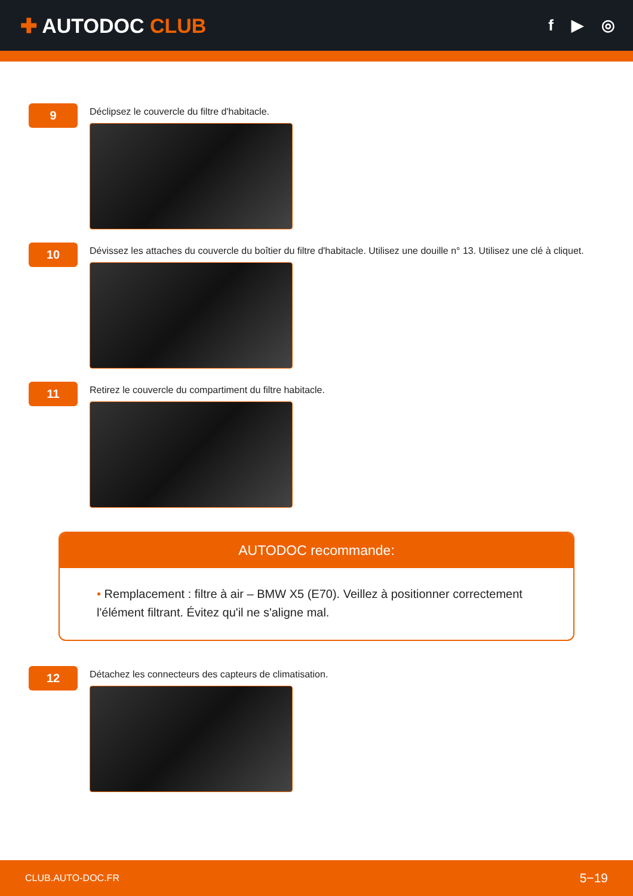✚ AUTODOC CLUB
f ▶ ◎
9
Déclipsez le couvercle du filtre d'habitacle.
10
Dévissez les attaches du couvercle du boîtier du filtre d'habitacle. Utilisez une douille n° 13. Utilisez une clé à cliquet.
11
Retirez le couvercle du compartiment du filtre habitacle.
AUTODOC recommande:
• Remplacement : filtre à air – BMW X5 (E70). Veillez à positionner correctement l'élément filtrant. Évitez qu'il ne s'aligne mal.
12
Détachez les connecteurs des capteurs de climatisation.
CLUB.AUTO-DOC.FR 5−19